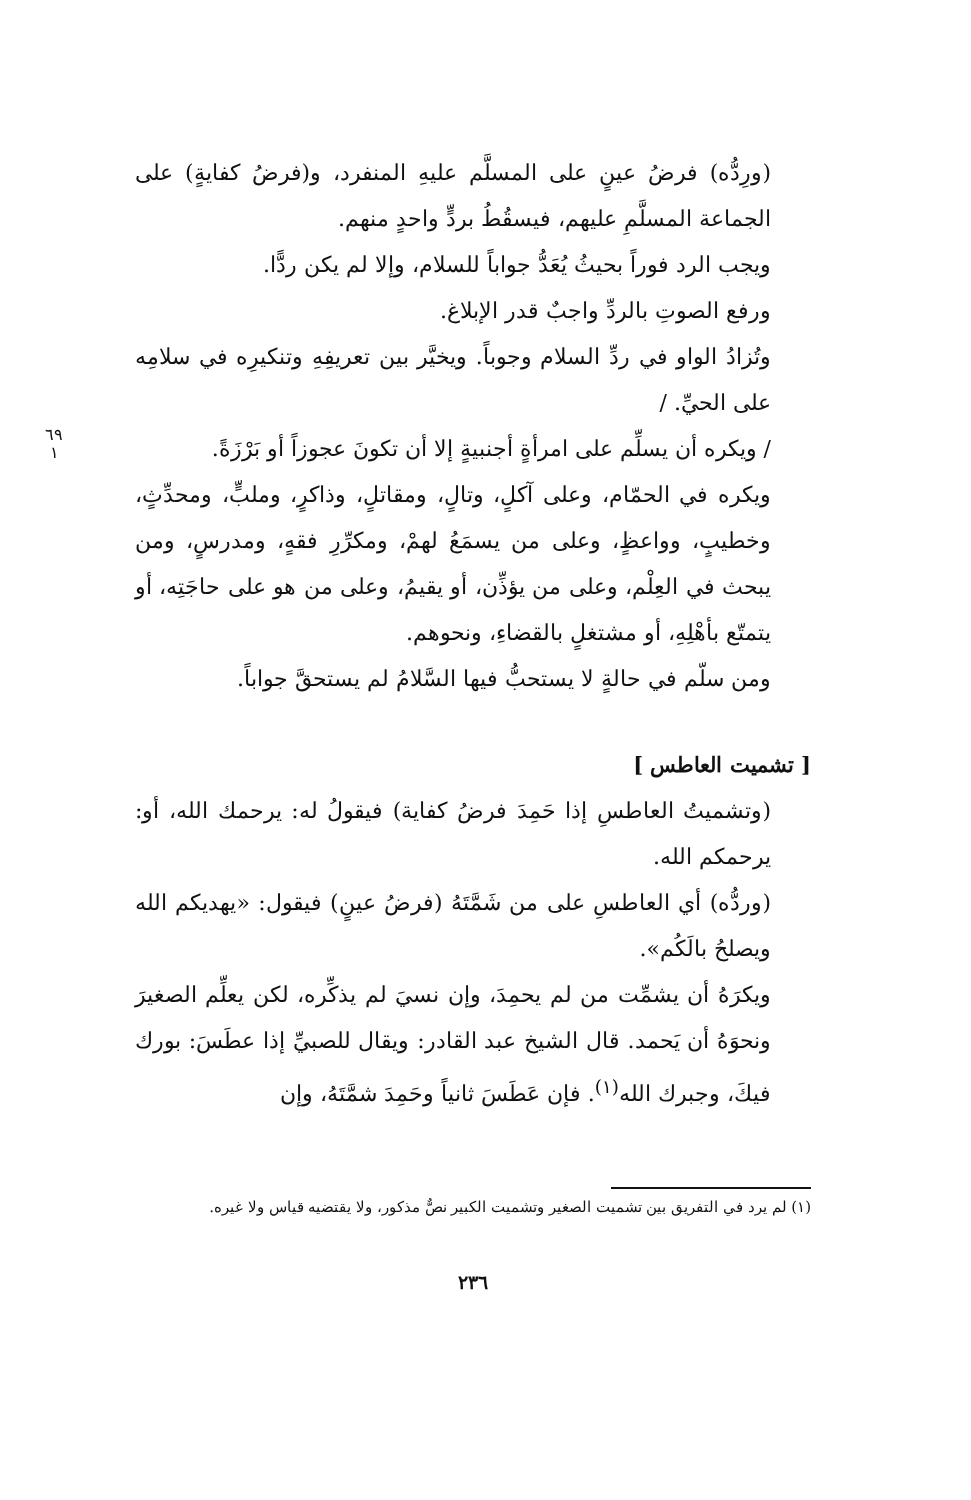(ورِدُّه) فرضُ عينٍ على المسلَّم عليهِ المنفرد، و(فرضُ كفايةٍ) على الجماعة المسلَّمِ عليهم، فيسقُطُ بردٍّ واحدٍ منهم.
ويجب الرد فوراً بحيثُ يُعَدُّ جواباً للسلام، وإلا لم يكن ردًّا.
ورفع الصوتِ بالردِّ واجبٌ قدر الإبلاغ.
وتُزادُ الواو في ردِّ السلام وجوباً. ويخيَّر بين تعريفِهِ وتنكيرِه في سلامِه على الحيِّ. /
٦٩
١ / ويكره أن يسلِّم على امرأةٍ أجنبيةٍ إلا أن تكونَ عجوزاً أو بَرْزَةً.
ويكره في الحمّام، وعلى آكلٍ، وتالٍ، ومقاتلٍ، وذاكرٍ، وملبٍّ، ومحدِّثٍ، وخطيبٍ، وواعظٍ، وعلى من يسمَعُ لهمْ، ومكرِّرِ فقهٍ، ومدرسٍ، ومن يبحث في العِلْم، وعلى من يؤذِّن، أو يقيمُ، وعلى من هو على حاجَتِه، أو يتمتّع بأهْلِهِ، أو مشتغلٍ بالقضاءِ، ونحوهم.
ومن سلّم في حالةٍ لا يستحبُّ فيها السَّلامُ لم يستحقَّ جواباً.
[ تشميت العاطس ]
(وتشميتُ العاطسِ إذا حَمِدَ فرضُ كفاية) فيقولُ له: يرحمك الله، أو: يرحمكم الله.
(وردُّه) أي العاطسِ على من شَمَّتَهُ (فرضُ عينٍ) فيقول: «يهديكم الله ويصلحُ بالَكُم».
ويكرَهُ أن يشمِّت من لم يحمِدَ، وإن نسيَ لم يذكِّره، لكن يعلِّم الصغيرَ ونحوَهُ أن يَحمد. قال الشيخ عبد القادر: ويقال للصبيِّ إذا عطَسَ: بورك فيكَ، وجبرك الله<sup>(١)</sup>. فإن عَطَسَ ثانياً وحَمِدَ شمَّتَهُ، وإن
(١) لم يرد في التفريق بين تشميت الصغير وتشميت الكبير نصٌّ مذكور، ولا يقتضيه قياس ولا غيره.
٢٣٦